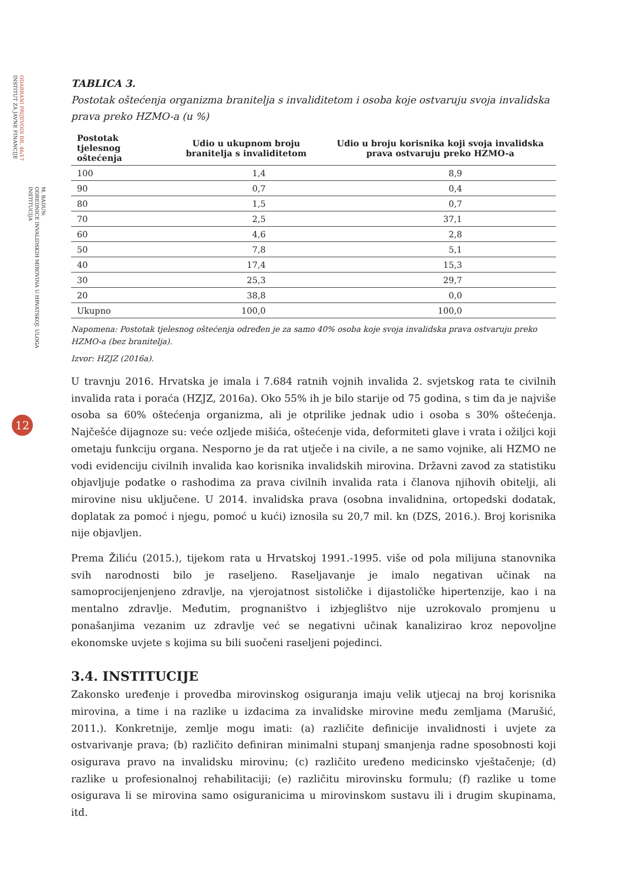ODABRANI PRIJEVODI BR. 46/17
INSTITUT ZA JAVNE FINANCIJE
M. BADUN:
ODREDNICE INVALIDSKIH MIROVINA U HRVATSKOJ: ULOGA INSTITUCIJA
12
TABLICA 3.
Postotak oštećenja organizma branitelja s invaliditetom i osoba koje ostvaruju svoja invalidska prava preko HZMO-a (u %)
| Postotak tjelesnog oštećenja | Udio u ukupnom broju branitelja s invaliditetom | Udio u broju korisnika koji svoja invalidska prava ostvaruju preko HZMO-a |
| --- | --- | --- |
| 100 | 1,4 | 8,9 |
| 90 | 0,7 | 0,4 |
| 80 | 1,5 | 0,7 |
| 70 | 2,5 | 37,1 |
| 60 | 4,6 | 2,8 |
| 50 | 7,8 | 5,1 |
| 40 | 17,4 | 15,3 |
| 30 | 25,3 | 29,7 |
| 20 | 38,8 | 0,0 |
| Ukupno | 100,0 | 100,0 |
Napomena: Postotak tjelesnog oštećenja određen je za samo 40% osoba koje svoja invalidska prava ostvaruju preko HZMO-a (bez branitelja).
Izvor: HZJZ (2016a).
U travnju 2016. Hrvatska je imala i 7.684 ratnih vojnih invalida 2. svjetskog rata te civilnih invalida rata i poraća (HZJZ, 2016a). Oko 55% ih je bilo starije od 75 godina, s tim da je najviše osoba sa 60% oštećenja organizma, ali je otprilike jednak udio i osoba s 30% oštećenja. Najčešće dijagnoze su: veće ozljede mišića, oštećenje vida, deformiteti glave i vrata i ožiljci koji ometaju funkciju organa. Nesporno je da rat utječe i na civile, a ne samo vojnike, ali HZMO ne vodi evidenciju civilnih invalida kao korisnika invalidskih mirovina. Državni zavod za statistiku objavljuje podatke o rashodima za prava civilnih invalida rata i članova njihovih obitelji, ali mirovine nisu uključene. U 2014. invalidska prava (osobna invalidnina, ortopedski dodatak, doplatak za pomoć i njegu, pomoć u kući) iznosila su 20,7 mil. kn (DZS, 2016.). Broj korisnika nije objavljen.
Prema Žiliću (2015.), tijekom rata u Hrvatskoj 1991.-1995. više od pola milijuna stanovnika svih narodnosti bilo je raseljeno. Raseljavanje je imalo negativan učinak na samoprocijenjenjeno zdravlje, na vjerojatnost sistoličke i dijastoličke hipertenzije, kao i na mentalno zdravlje. Međutim, prognaništvo i izbjeglištvo nije uzrokovalo promjenu u ponašanjima vezanim uz zdravlje već se negativni učinak kanalizirao kroz nepovoljne ekonomske uvjete s kojima su bili suočeni raseljeni pojedinci.
3.4. INSTITUCIJE
Zakonsko uređenje i provedba mirovinskog osiguranja imaju velik utjecaj na broj korisnika mirovina, a time i na razlike u izdacima za invalidske mirovine među zemljama (Marušić, 2011.). Konkretnije, zemlje mogu imati: (a) različite definicije invalidnosti i uvjete za ostvarivanje prava; (b) različito definiran minimalni stupanj smanjenja radne sposobnosti koji osigurava pravo na invalidsku mirovinu; (c) različito uređeno medicinsko vještačenje; (d) razlike u profesionalnoj rehabilitaciji; (e) različitu mirovinsku formulu; (f) razlike u tome osigurava li se mirovina samo osiguranicima u mirovinskom sustavu ili i drugim skupinama, itd.